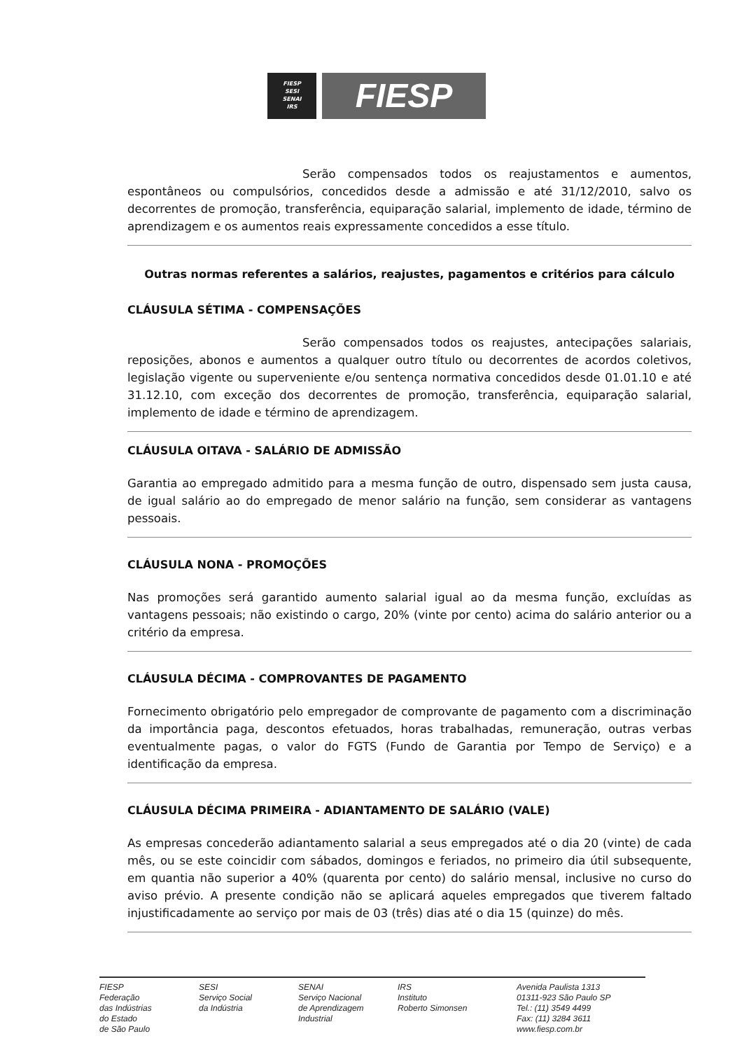FIESP
SESI
SENAI
IRS
FIESP
Serão compensados todos os reajustamentos e aumentos, espontâneos ou compulsórios, concedidos desde a admissão e até 31/12/2010, salvo os decorrentes de promoção, transferência, equiparação salarial, implemento de idade, término de aprendizagem e os aumentos reais expressamente concedidos a esse título.
Outras normas referentes a salários, reajustes, pagamentos e critérios para cálculo
CLÁUSULA SÉTIMA - COMPENSAÇÕES
Serão compensados todos os reajustes, antecipações salariais, reposições, abonos e aumentos a qualquer outro título ou decorrentes de acordos coletivos, legislação vigente ou superveniente e/ou sentença normativa concedidos desde 01.01.10 e até 31.12.10, com exceção dos decorrentes de promoção, transferência, equiparação salarial, implemento de idade e término de aprendizagem.
CLÁUSULA OITAVA - SALÁRIO DE ADMISSÃO
Garantia ao empregado admitido para a mesma função de outro, dispensado sem justa causa, de igual salário ao do empregado de menor salário na função, sem considerar as vantagens pessoais.
CLÁUSULA NONA - PROMOÇÕES
Nas promoções será garantido aumento salarial igual ao da mesma função, excluídas as vantagens pessoais; não existindo o cargo, 20% (vinte por cento) acima do salário anterior ou a critério da empresa.
CLÁUSULA DÉCIMA - COMPROVANTES DE PAGAMENTO
Fornecimento obrigatório pelo empregador de comprovante de pagamento com a discriminação da importância paga, descontos efetuados, horas trabalhadas, remuneração, outras verbas eventualmente pagas, o valor do FGTS (Fundo de Garantia por Tempo de Serviço) e a identificação da empresa.
CLÁUSULA DÉCIMA PRIMEIRA - ADIANTAMENTO DE SALÁRIO (VALE)
As empresas concederão adiantamento salarial a seus empregados até o dia 20 (vinte) de cada mês, ou se este coincidir com sábados, domingos e feriados, no primeiro dia útil subsequente, em quantia não superior a 40% (quarenta por cento) do salário mensal, inclusive no curso do aviso prévio. A presente condição não se aplicará aqueles empregados que tiverem faltado injustificadamente ao serviço por mais de 03 (três) dias até o dia 15 (quinze) do mês.
FIESP
Federação
das Indústrias
do Estado
de São Paulo
SESI
Serviço Social
da Indústria
SENAI
Serviço Nacional
de Aprendizagem
Industrial
IRS
Instituto
Roberto Simonsen
Avenida Paulista 1313
01311-923 São Paulo SP
Tel.: (11) 3549 4499
Fax: (11) 3284 3611
www.fiesp.com.br